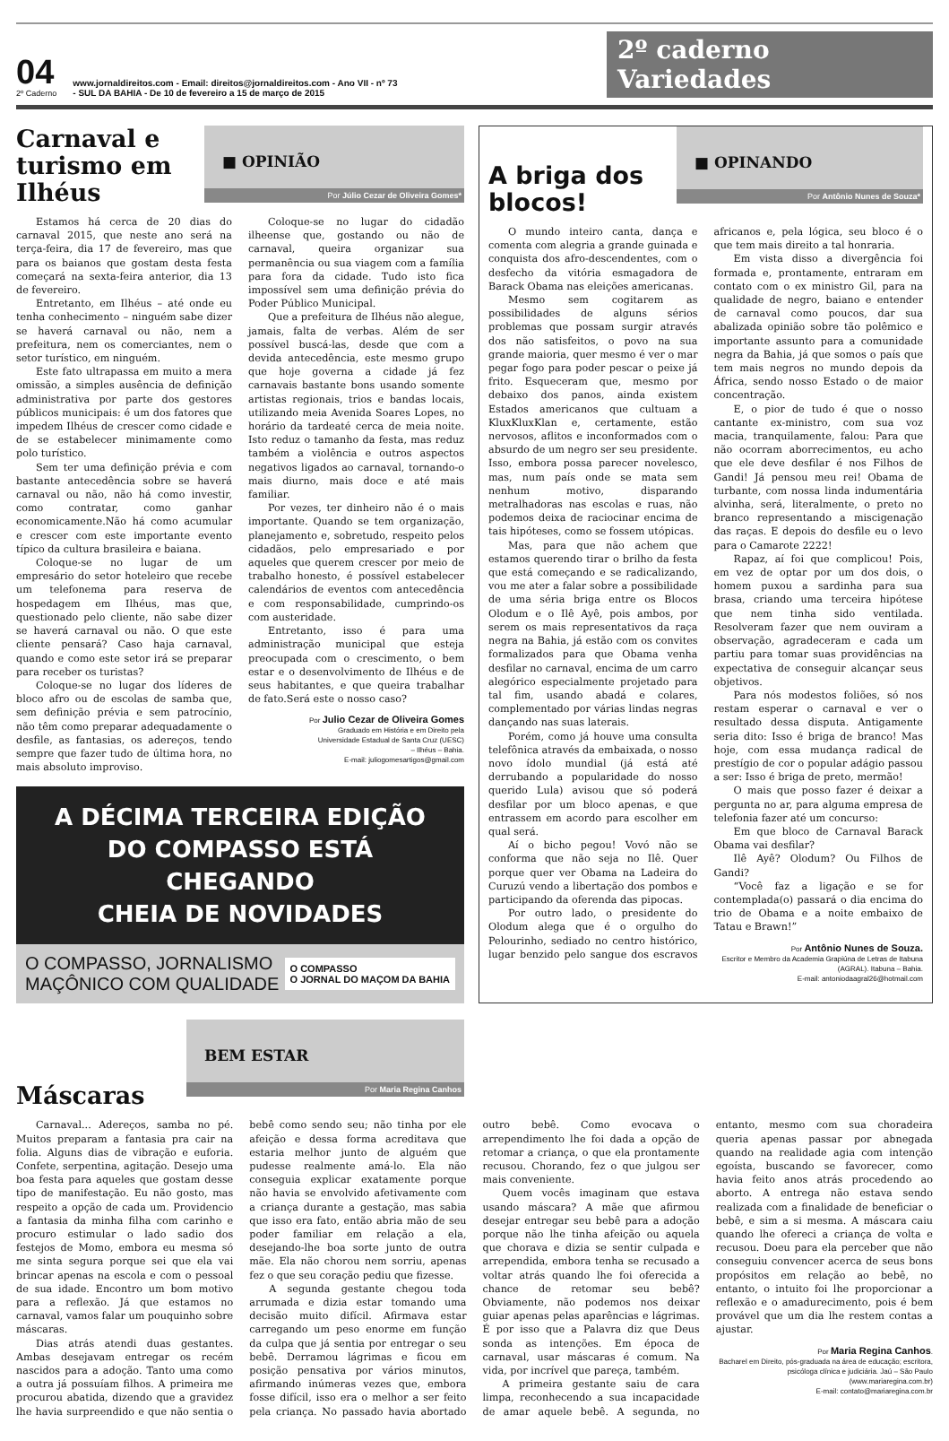04
2º Caderno
www.jornaldireitos.com - Email: direitos@jornaldireitos.com - Ano VII - nº 73
- SUL DA BAHIA - De 10 de fevereiro a 15 de março de 2015
2º caderno Variedades
Carnaval e turismo em Ilhéus
■ OPINIÃO
Por Júlio Cezar de Oliveira Gomes*
Estamos há cerca de 20 dias do carnaval 2015, que neste ano será na terça-feira, dia 17 de fevereiro, mas que para os baianos que gostam desta festa começará na sexta-feira anterior, dia 13 de fevereiro.
Entretanto, em Ilhéus – até onde eu tenha conhecimento – ninguém sabe dizer se haverá carnaval ou não, nem a prefeitura, nem os comerciantes, nem o setor turístico, em ninguém.
Este fato ultrapassa em muito a mera omissão, a simples ausência de definição administrativa por parte dos gestores públicos municipais: é um dos fatores que impedem Ilhéus de crescer como cidade e de se estabelecer minimamente como polo turístico.
Sem ter uma definição prévia e com bastante antecedência sobre se haverá carnaval ou não, não há como investir, como contratar, como ganhar economicamente.Não há como acumular e crescer com este importante evento típico da cultura brasileira e baiana.
Coloque-se no lugar de um empresário do setor hoteleiro que recebe um telefonema para reserva de hospedagem em Ilhéus, mas que, questionado pelo cliente, não sabe dizer se haverá carnaval ou não. O que este cliente pensará? Caso haja carnaval, quando e como este setor irá se preparar para receber os turistas?
Coloque-se no lugar dos líderes de bloco afro ou de escolas de samba que, sem definição prévia e sem patrocínio, não têm como preparar adequadamente o desfile, as fantasias, os adereços, tendo sempre que fazer tudo de última hora, no mais absoluto improviso.
Coloque-se no lugar do cidadão ilheense que, gostando ou não de carnaval, queira organizar sua permanência ou sua viagem com a família para fora da cidade. Tudo isto fica impossível sem uma definição prévia do Poder Público Municipal.
Que a prefeitura de Ilhéus não alegue, jamais, falta de verbas. Além de ser possível buscá-las, desde que com a devida antecedência, este mesmo grupo que hoje governa a cidade já fez carnavais bastante bons usando somente artistas regionais, trios e bandas locais, utilizando meia Avenida Soares Lopes, no horário da tardeaté cerca de meia noite. Isto reduz o tamanho da festa, mas reduz também a violência e outros aspectos negativos ligados ao carnaval, tornando-o mais diurno, mais doce e até mais familiar.
Por vezes, ter dinheiro não é o mais importante. Quando se tem organização, planejamento e, sobretudo, respeito pelos cidadãos, pelo empresariado e por aqueles que querem crescer por meio de trabalho honesto, é possível estabelecer calendários de eventos com antecedência e com responsabilidade, cumprindo-os com austeridade.
Entretanto, isso é para uma administração municipal que esteja preocupada com o crescimento, o bem estar e o desenvolvimento de Ilhéus e de seus habitantes, e que queira trabalhar de fato.Será este o nosso caso?
Por Julio Cezar de Oliveira Gomes
Graduado em História e em Direito pela
Universidade Estadual de Santa Cruz (UESC)
– Ilhéus – Bahia.
E-mail: juliogomesartigos@gmail.com
A DÉCIMA TERCEIRA EDIÇÃO
DO COMPASSO ESTÁ CHEGANDO
CHEIA DE NOVIDADES
O COMPASSO, JORNALISMO
MAÇÔNICO COM QUALIDADE
O COMPASSO
O JORNAL DO MAÇOM DA BAHIA
A briga dos blocos!
■ OPINANDO
Por Antônio Nunes de Souza*
O mundo inteiro canta, dança e comenta com alegria a grande guinada e conquista dos afro-descendentes, com o desfecho da vitória esmagadora de Barack Obama nas eleições americanas.
Mesmo sem cogitarem as possibilidades de alguns sérios problemas que possam surgir através dos não satisfeitos, o povo na sua grande maioria, quer mesmo é ver o mar pegar fogo para poder pescar o peixe já frito. Esqueceram que, mesmo por debaixo dos panos, ainda existem Estados americanos que cultuam a KluxKluxKlan e, certamente, estão nervosos, aflitos e inconformados com o absurdo de um negro ser seu presidente. Isso, embora possa parecer novelesco, mas, num país onde se mata sem nenhum motivo, disparando metralhadoras nas escolas e ruas, não podemos deixa de raciocinar encima de tais hipóteses, como se fossem utópicas.
Mas, para que não achem que estamos querendo tirar o brilho da festa que está começando e se radicalizando, vou me ater a falar sobre a possibilidade de uma séria briga entre os Blocos Olodum e o Ilê Ayê, pois ambos, por serem os mais representativos da raça negra na Bahia, já estão com os convites formalizados para que Obama venha desfilar no carnaval, encima de um carro alegórico especialmente projetado para tal fim, usando abadá e colares, complementado por várias lindas negras dançando nas suas laterais.
Porém, como já houve uma consulta telefônica através da embaixada, o nosso novo ídolo mundial (já está até derrubando a popularidade do nosso querido Lula) avisou que só poderá desfilar por um bloco apenas, e que entrassem em acordo para escolher em qual será.
Aí o bicho pegou! Vovó não se conforma que não seja no Ilê. Quer porque quer ver Obama na Ladeira do Curuzú vendo a libertação dos pombos e participando da oferenda das pipocas.
Por outro lado, o presidente do Olodum alega que é o orgulho do Pelourinho, sediado no centro histórico, lugar benzido pelo sangue dos escravos africanos e, pela lógica, seu bloco é o que tem mais direito a tal honraria.
Em vista disso a divergência foi formada e, prontamente, entraram em contato com o ex ministro Gil, para na qualidade de negro, baiano e entender de carnaval como poucos, dar sua abalizada opinião sobre tão polêmico e importante assunto para a comunidade negra da Bahia, já que somos o país que tem mais negros no mundo depois da África, sendo nosso Estado o de maior concentração.
E, o pior de tudo é que o nosso cantante ex-ministro, com sua voz macia, tranquilamente, falou: Para que não ocorram aborrecimentos, eu acho que ele deve desfilar é nos Filhos de Gandi! Já pensou meu rei! Obama de turbante, com nossa linda indumentária alvinha, será, literalmente, o preto no branco representando a miscigenação das raças. E depois do desfile eu o levo para o Camarote 2222!
Rapaz, aí foi que complicou! Pois, em vez de optar por um dos dois, o homem puxou a sardinha para sua brasa, criando uma terceira hipótese que nem tinha sido ventilada. Resolveram fazer que nem ouviram a observação, agradeceram e cada um partiu para tomar suas providências na expectativa de conseguir alcançar seus objetivos.
Para nós modestos foliões, só nos restam esperar o carnaval e ver o resultado dessa disputa. Antigamente seria dito: Isso é briga de branco! Mas hoje, com essa mudança radical de prestígio de cor o popular adágio passou a ser: Isso é briga de preto, mermão!
O mais que posso fazer é deixar a pergunta no ar, para alguma empresa de telefonia fazer até um concurso:
Em que bloco de Carnaval Barack Obama vai desfilar?
Ilê Ayê? Olodum? Ou Filhos de Gandi?
“Você faz a ligação e se for contemplada(o) passará o dia encima do trio de Obama e a noite embaixo de Tatau e Brawn!”
Por Antônio Nunes de Souza.
Escritor e Membro da Academia Grapiúna de Letras de Itabuna (AGRAL). Itabuna – Bahia.
E-mail: antoniodaagral26@hotmail.com
Máscaras
BEM ESTAR
Por Maria Regina Canhos
Carnaval... Adereços, samba no pé. Muitos preparam a fantasia pra cair na folia. Alguns dias de vibração e euforia. Confete, serpentina, agitação. Desejo uma boa festa para aqueles que gostam desse tipo de manifestação. Eu não gosto, mas respeito a opção de cada um. Providencio a fantasia da minha filha com carinho e procuro estimular o lado sadio dos festejos de Momo, embora eu mesma só me sinta segura porque sei que ela vai brincar apenas na escola e com o pessoal de sua idade. Encontro um bom motivo para a reflexão. Já que estamos no carnaval, vamos falar um pouquinho sobre máscaras.
Dias atrás atendi duas gestantes. Ambas desejavam entregar os recém nascidos para a adoção. Tanto uma como a outra já possuíam filhos. A primeira me procurou abatida, dizendo que a gravidez lhe havia surpreendido e que não sentia o bebê como sendo seu; não tinha por ele afeição e dessa forma acreditava que estaria melhor junto de alguém que pudesse realmente amá-lo. Ela não conseguia explicar exatamente porque não havia se envolvido afetivamente com a criança durante a gestação, mas sabia que isso era fato, então abria mão de seu poder familiar em relação a ela, desejando-lhe boa sorte junto de outra mãe. Ela não chorou nem sorriu, apenas fez o que seu coração pediu que fizesse.
A segunda gestante chegou toda arrumada e dizia estar tomando uma decisão muito difícil. Afirmava estar carregando um peso enorme em função da culpa que já sentia por entregar o seu bebê. Derramou lágrimas e ficou em posição pensativa por vários minutos, afirmando inúmeras vezes que, embora fosse difícil, isso era o melhor a ser feito pela criança. No passado havia abortado outro bebê. Como evocava o arrependimento lhe foi dada a opção de retomar a criança, o que ela prontamente recusou. Chorando, fez o que julgou ser mais conveniente.
Quem vocês imaginam que estava usando máscara? A mãe que afirmou desejar entregar seu bebê para a adoção porque não lhe tinha afeição ou aquela que chorava e dizia se sentir culpada e arrependida, embora tenha se recusado a voltar atrás quando lhe foi oferecida a chance de retomar seu bebê? Obviamente, não podemos nos deixar guiar apenas pelas aparências e lágrimas. É por isso que a Palavra diz que Deus sonda as intenções. Em época de carnaval, usar máscaras é comum. Na vida, por incrível que pareça, também.
A primeira gestante saiu de cara limpa, reconhecendo a sua incapacidade de amar aquele bebê. A segunda, no entanto, mesmo com sua choradeira queria apenas passar por abnegada quando na realidade agia com intenção egoísta, buscando se favorecer, como havia feito anos atrás procedendo ao aborto. A entrega não estava sendo realizada com a finalidade de beneficiar o bebê, e sim a si mesma. A máscara caiu quando lhe ofereci a criança de volta e recusou. Doeu para ela perceber que não conseguiu convencer acerca de seus bons propósitos em relação ao bebê, no entanto, o intuito foi lhe proporcionar a reflexão e o amadurecimento, pois é bem provável que um dia lhe restem contas a ajustar.
Por Maria Regina Canhos.
Bacharel em Direito, pós-graduada na área de educação; escritora, psicóloga clínica e judiciária. Jaú – São Paulo
(www.mariaregina.com.br)
E-mail: contato@mariaregina.com.br